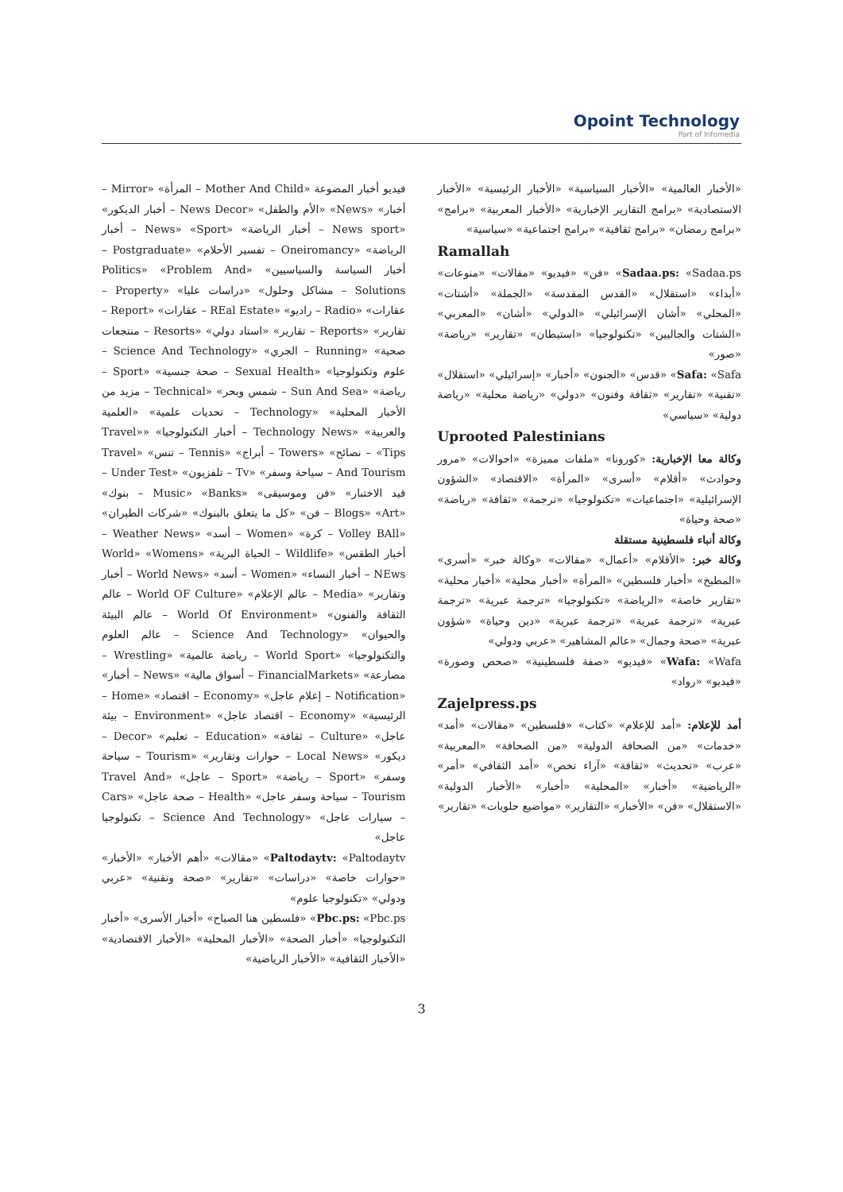Opoint Technology
Part of Infomedia
«الأخبار العالمية» «الأخبار السياسية» «الأخبار الرئيسية» «الأخبار الاستصادية» «برامج التقارير الإخبارية» «الأخبار المعربية» «برامج» «برامج رمضان» «برامج ثقافية» «برامج اجتماعية» «سياسية»
Ramallah
Sadaa.ps: «Sadaa.ps» «فن» «فيديو» «مقالات» «منوعات» «أبداء» «استقلال» «القدس المقدسة» «الجملة» «أشتات» «المحلي» «أشان الإسرائيلي» «الدولي» «أشان» «المعربي» «الشتات والجاليين» «تكنولوجيا» «استيطان» «تقارير» «رياضة» «صور»
Safa: «Safa» «قدس» «الجنون» «أخبار» «إسرائيلي» «استقلال» «تقنية» «تقارير» «ثقافة وفنون» «دولي» «رياضة محلية» «رياضة دولية» «سياسي»
Uprooted Palestinians
وكالة معا الإخبارية: «كورونا» «ملفات مميزة» «احوالات» «مرور وحوادث» «أقلام» «أسرى» «المرأة» «الاقتصاد» «الشؤون الإسرائيلية» «اجتماعيات» «تكنولوجيا» «ترجمة» «ثقافة» «رياضة» «صحة وحياة»
وكالة أنباء فلسطينية مستقلة
وكالة خبر: «الأقلام» «أعمال» «مقالات» «وكالة خبر» «أسرى» «المطبخ» «أخبار فلسطين» «المرأة» «أخبار محلية» «أخبار محلية» «تقارير خاصة» «الرياضة» «تكنولوجيا» «ترجمة عبرية» «ترجمة عبرية» «ترجمة عبرية» «ترجمة عبرية» «دين وحياة» «شؤون عبرية» «صحة وجمال» «عالم المشاهير» «عربي ودولي»
Wafa: «Wafa» «فيديو» «صفة فلسطينية» «صحص وصورة» «فيديو» «رواد»
Zajelpress.ps
أمد للإعلام: «أمد للإعلام» «كتاب» «فلسطين» «مقالات» «أمد» «خدمات» «من الصحافة الدولية» «من الصحافة» «المعربية» «عرب» «تحديث» «ثقافة» «آراء تخص» «أمد الثقافي» «أمر» «الرياضية» «أخبار» «المحلية» «أخبار» «الأخبار الدولية» «الاستقلال» «فن» «الأخبار» «التقارير» «مواضيع حلويات» «تقارير»
فيديو أخبار المضوعة «Mother And Child – المرأة» «Mirror – أخبار» «News» «الأم والطفل» «News Decor – أخبار الديكور» «News sport – أخبار الرياضة» «News» «Sport – أخبار الرياضة» «Oneiromancy – تفسير الأحلام» «Postgraduate – أخبار السياسة والسياسيين» «Politics» «Problem And Solutions – مشاكل وحلول» «دراسات عليا» «Property – عقارات» «Radio – راديو» «REal Estate – عقارات» «Report – تقارير» «Reports – تقارير» «استاد دولي» «Resorts – منتجعات صحية» «Running – الجري» «Science And Technology – علوم وتكنولوجيا» «Sexual Health – صحة جنسية» «Sport – رياضة» «Sun And Sea – شمس وبحر» «Technical – مزيد من الأخبار المحلية» «Technology – تحديات علمية» «العلمية والعربية» «Technology News – أخبار التكنولوجيا» «Travel» «Tips – نصائح» «Towers – أبراج» «Tennis – تنس» «Travel And Tourism – سياحة وسفر» «Tv – تلفزيون» «Under Test – قيد الاختبار» «فن وموسيقى» «Music» «Banks – بنوك» «Blogs» «Art – فن» «كل ما يتعلق بالبنوك» «شركات الطيران» «Volley BAll – كرة» «Women – أسد» «Weather News – أخبار الطقس» «Wildlife – الحياة البرية» «World» «Womens NEws – أخبار النساء» «Women – أسد» «World News – أخبار وتقارير» «Media – عالم الإعلام» «World OF Culture – عالم الثقافة والفنون» «World Of Environment – عالم البيئة والحيوان» «Science And Technology – عالم العلوم والتكنولوجيا» «World Sport – رياضة عالمية» «Wrestling – مصارعة» «FinancialMarkets – أسواق مالية» «News – أخبار» «Notification – إعلام عاجل» «Economy – اقتصاد» «Home – الرئيسية» «Economy – اقتصاد عاجل» «Environment – بيئة عاجل» «Culture – ثقافة» «Education – تعليم» «Decor – ديكور» «Local News – حوارات وتقارير» «Tourism – سياحة وسفر» «Sport – رياضة» «Sport – عاجل» «Travel And Tourism – سياحة وسفر عاجل» «Health – صحة عاجل» «Cars – سيارات عاجل» «Science And Technology – تكنولوجيا عاجل»
Paltodaytv: «Paltodaytv» «مقالات» «أهم الأخبار» «الأخبار» «حوارات خاصة» «دراسات» «تقارير» «صحة وتقنية» «عربي ودولي» «تكنولوجيا علوم»
Pbc.ps: «Pbc.ps» «فلسطين هنا الصباح» «أخبار الأسرى» «أخبار التكنولوجيا» «أخبار الصحة» «الأخبار المحلية» «الأخبار الاقتصادية» «الأخبار الثقافية» «الأخبار الرياضية»
3